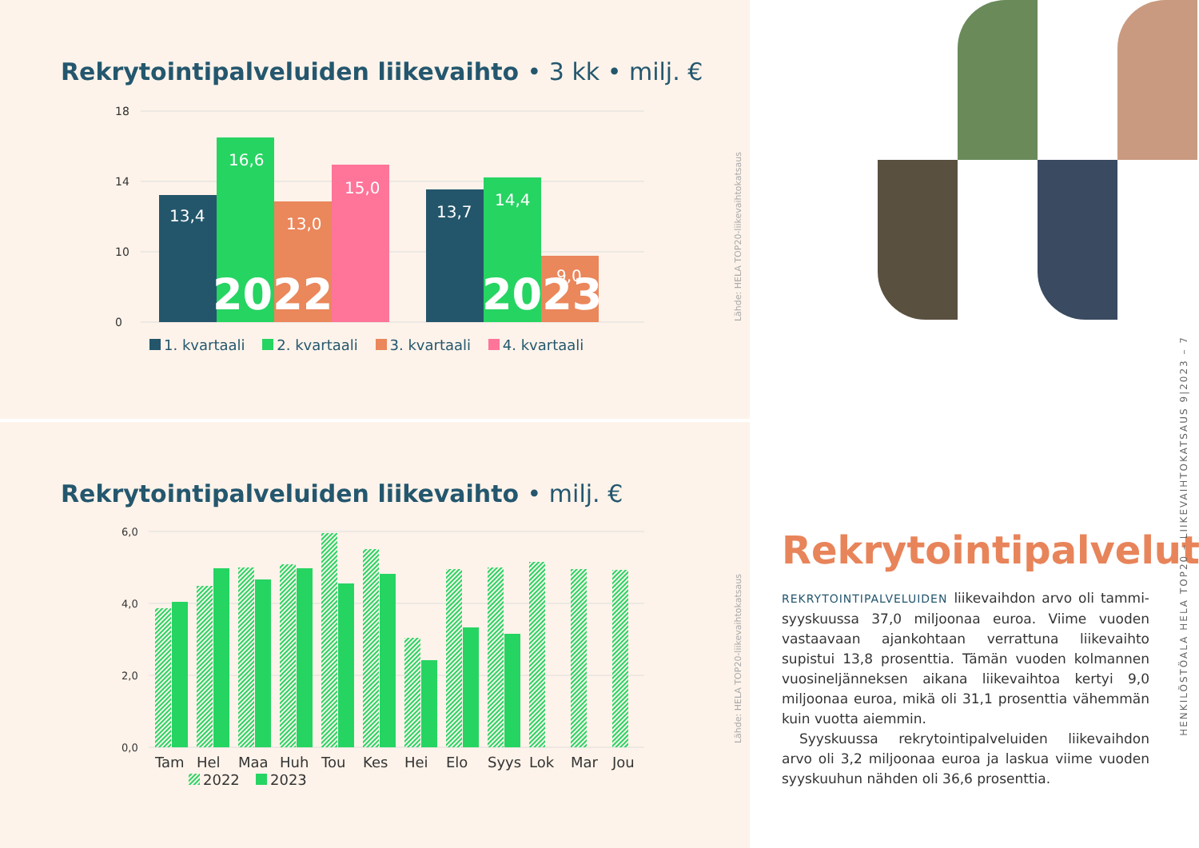Rekrytointipalveluiden liikevaihto • 3 kk • milj. €
18
14
10
0
13,4
16,6
13,0
15,0
13,7
14,4
9,0
2022
2023
1. kvartaali 2. kvartaali 3. kvartaali 4. kvartaali
Lähde: HELA TOP20-liikevaihtokatsaus
Rekrytointipalveluiden liikevaihto • milj. €
6,0
4,0
2,0
0,0
Tam
Hel
Maa
Huh
Tou
Kes
Hei
Elo
Syys
Lok
Mar
Jou
2022
2023
Lähde: HELA TOP20-liikevaihtokatsaus
Rekrytointipalvelut
REKRYTOINTIPALVELUIDEN liikevaihdon arvo oli tammi-syyskuussa 37,0 miljoonaa euroa. Viime vuoden vastaavaan ajankohtaan verrattuna liikevaihto supistui 13,8 prosenttia. Tämän vuoden kolmannen vuosineljänneksen aikana liikevaihtoa kertyi 9,0 miljoonaa euroa, mikä oli 31,1 prosenttia vähemmän kuin vuotta aiemmin.
Syyskuussa rekrytointipalveluiden liikevaihdon arvo oli 3,2 miljoonaa euroa ja laskua viime vuoden syyskuuhun nähden oli 36,6 prosenttia.
HENKILÖSTÖALA HELA TOP20 – LIIKEVAIHTOKATSAUS 9|2023 – 7